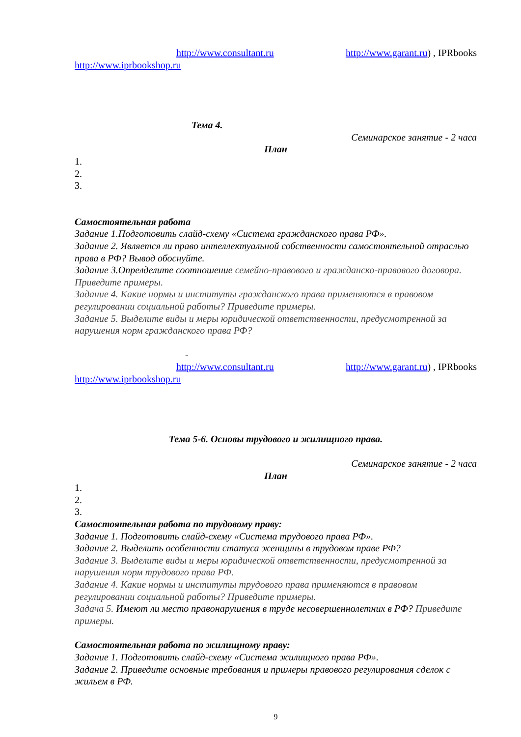http://www.consultant.ru http://www.garant.ru) , IPRbooks
http://www.iprbookshop.ru
Тема 4.
Семинарское занятие - 2 часа
План
1.
2.
3.
Самостоятельная работа
Задание 1.Подготовить слайд-схему «Система гражданского права РФ».
Задание 2. Является ли право интеллектуальной собственности самостоятельной отраслью права в РФ? Вывод обоснуйте.
Задание 3.Опрелделите соотношение семейно-правового и гражданско-правового договора. Приведите примеры.
Задание 4. Какие нормы и институты гражданского права применяются в правовом регулировании социальной работы? Приведите примеры.
Задание 5. Выделите виды и меры юридической ответственности, предусмотренной за нарушения норм гражданского права РФ?
-
http://www.consultant.ru http://www.garant.ru) , IPRbooks
http://www.iprbookshop.ru
Тема 5-6. Основы трудового и жилищного права.
Семинарское занятие - 2 часа
План
1.
2.
3.
Самостоятельная работа по трудовому праву:
Задание 1. Подготовить слайд-схему «Система трудового права РФ».
Задание 2. Выделить особенности статуса женщины в трудовом праве РФ?
Задание 3. Выделите виды и меры юридической ответственности, предусмотренной за нарушения норм трудового права РФ.
Задание 4. Какие нормы и институты трудового права применяются в правовом регулировании социальной работы? Приведите примеры.
Задача 5. Имеют ли место правонарушения в труде несовершеннолетних в РФ? Приведите примеры.
Самостоятельная работа по жилищному праву:
Задание 1. Подготовить слайд-схему «Система жилищного права РФ».
Задание 2. Приведите основные требования и примеры правового регулирования сделок с жильем в РФ.
9